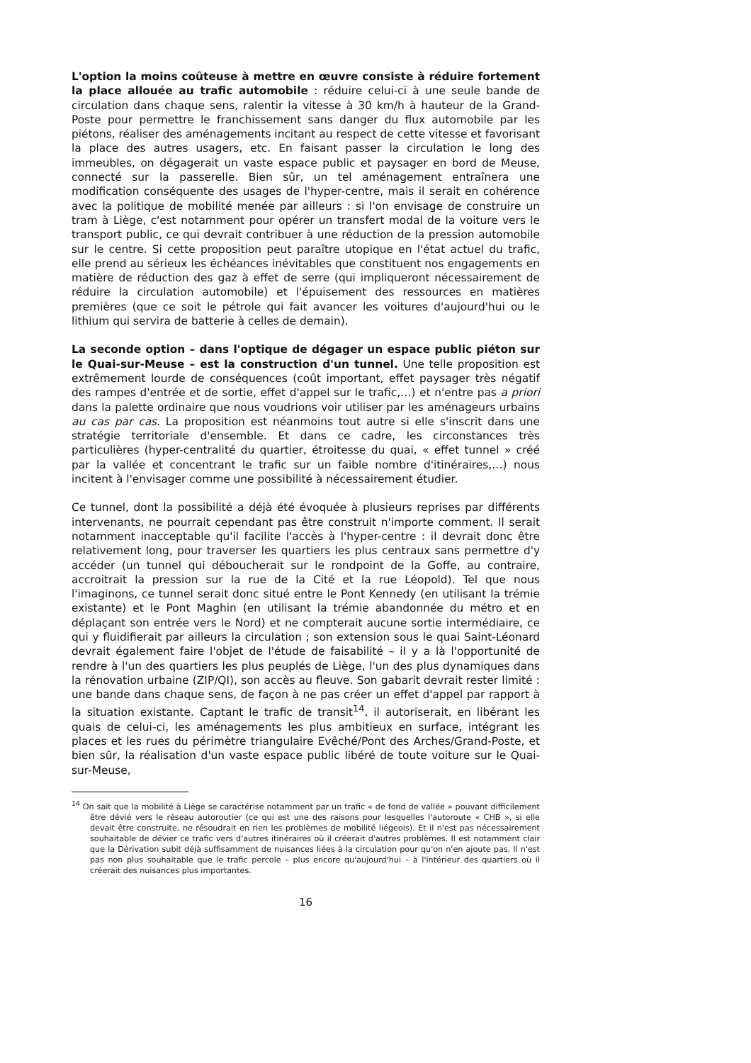L'option la moins coûteuse à mettre en œuvre consiste à réduire fortement la place allouée au trafic automobile : réduire celui-ci à une seule bande de circulation dans chaque sens, ralentir la vitesse à 30 km/h à hauteur de la Grand-Poste pour permettre le franchissement sans danger du flux automobile par les piétons, réaliser des aménagements incitant au respect de cette vitesse et favorisant la place des autres usagers, etc. En faisant passer la circulation le long des immeubles, on dégagerait un vaste espace public et paysager en bord de Meuse, connecté sur la passerelle. Bien sûr, un tel aménagement entraînera une modification conséquente des usages de l'hyper-centre, mais il serait en cohérence avec la politique de mobilité menée par ailleurs : si l'on envisage de construire un tram à Liège, c'est notamment pour opérer un transfert modal de la voiture vers le transport public, ce qui devrait contribuer à une réduction de la pression automobile sur le centre. Si cette proposition peut paraître utopique en l'état actuel du trafic, elle prend au sérieux les échéances inévitables que constituent nos engagements en matière de réduction des gaz à effet de serre (qui impliqueront nécessairement de réduire la circulation automobile) et l'épuisement des ressources en matières premières (que ce soit le pétrole qui fait avancer les voitures d'aujourd'hui ou le lithium qui servira de batterie à celles de demain).
La seconde option – dans l'optique de dégager un espace public piéton sur le Quai-sur-Meuse – est la construction d'un tunnel. Une telle proposition est extrêmement lourde de conséquences (coût important, effet paysager très négatif des rampes d'entrée et de sortie, effet d'appel sur le trafic,…) et n'entre pas a priori dans la palette ordinaire que nous voudrions voir utiliser par les aménageurs urbains au cas par cas. La proposition est néanmoins tout autre si elle s'inscrit dans une stratégie territoriale d'ensemble. Et dans ce cadre, les circonstances très particulières (hyper-centralité du quartier, étroitesse du quai, « effet tunnel » créé par la vallée et concentrant le trafic sur un faible nombre d'itinéraires,…) nous incitent à l'envisager comme une possibilité à nécessairement étudier.
Ce tunnel, dont la possibilité a déjà été évoquée à plusieurs reprises par différents intervenants, ne pourrait cependant pas être construit n'importe comment. Il serait notamment inacceptable qu'il facilite l'accès à l'hyper-centre : il devrait donc être relativement long, pour traverser les quartiers les plus centraux sans permettre d'y accéder (un tunnel qui déboucherait sur le rondpoint de la Goffe, au contraire, accroitrait la pression sur la rue de la Cité et la rue Léopold). Tel que nous l'imaginons, ce tunnel serait donc situé entre le Pont Kennedy (en utilisant la trémie existante) et le Pont Maghin (en utilisant la trémie abandonnée du métro et en déplaçant son entrée vers le Nord) et ne compterait aucune sortie intermédiaire, ce qui y fluidifierait par ailleurs la circulation ; son extension sous le quai Saint-Léonard devrait également faire l'objet de l'étude de faisabilité – il y a là l'opportunité de rendre à l'un des quartiers les plus peuplés de Liège, l'un des plus dynamiques dans la rénovation urbaine (ZIP/QI), son accès au fleuve. Son gabarit devrait rester limité : une bande dans chaque sens, de façon à ne pas créer un effet d'appel par rapport à la situation existante. Captant le trafic de transit<sup>14</sup>, il autoriserait, en libérant les quais de celui-ci, les aménagements les plus ambitieux en surface, intégrant les places et les rues du périmètre triangulaire Evêché/Pont des Arches/Grand-Poste, et bien sûr, la réalisation d'un vaste espace public libéré de toute voiture sur le Quai-sur-Meuse,
<sup>14</sup> On sait que la mobilité à Liège se caractérise notamment par un trafic « de fond de vallée » pouvant difficilement être dévié vers le réseau autoroutier (ce qui est une des raisons pour lesquelles l'autoroute « CHB », si elle devait être construite, ne résoudrait en rien les problèmes de mobilité liégeois). Et il n'est pas nécessairement souhaitable de dévier ce trafic vers d'autres itinéraires où il créerait d'autres problèmes. Il est notamment clair que la Dérivation subit déjà suffisamment de nuisances liées à la circulation pour qu'on n'en ajoute pas. Il n'est pas non plus souhaitable que le trafic percole – plus encore qu'aujourd'hui – à l'intérieur des quartiers où il créerait des nuisances plus importantes.
16